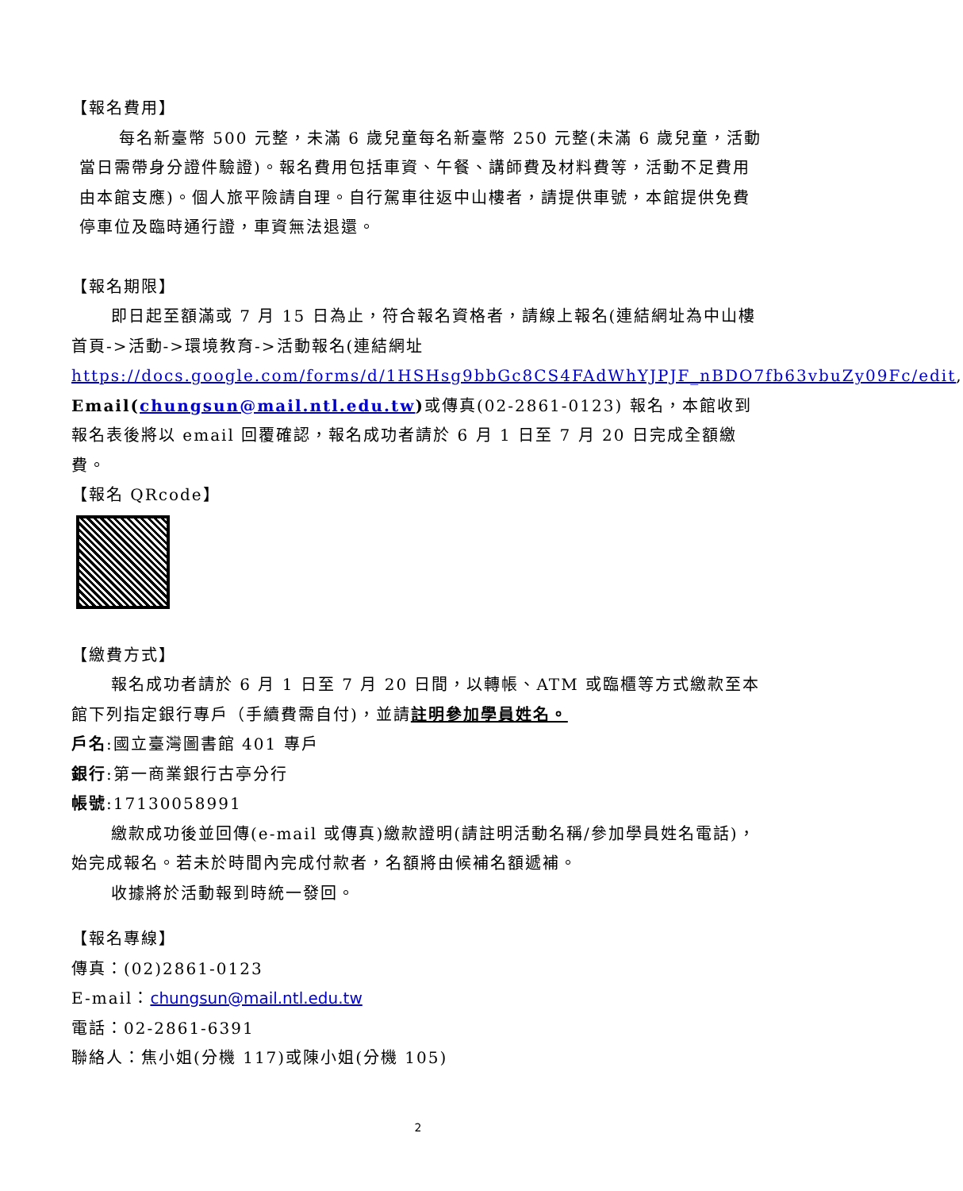【報名費用】
每名新臺幣 500 元整，未滿 6 歲兒童每名新臺幣 250 元整(未滿 6 歲兒童，活動當日需帶身分證件驗證)。報名費用包括車資、午餐、講師費及材料費等，活動不足費用由本館支應)。個人旅平險請自理。自行駕車往返中山樓者，請提供車號，本館提供免費停車位及臨時通行證，車資無法退還。
【報名期限】
即日起至額滿或 7 月 15 日為止，符合報名資格者，請線上報名(連結網址為中山樓首頁->活動->環境教育->活動報名(連結網址 https://docs.google.com/forms/d/1HSHsg9bbGc8CS4FAdWhYJPJF_nBDO7fb63vbuZy09Fc/edit, Email(chungsun@mail.ntl.edu.tw) 或傳真(02-2861-0123) 報名，本館收到報名表後將以 email 回覆確認，報名成功者請於 6 月 1 日至 7 月 20 日完成全額繳費。
【報名 QRcode】
【繳費方式】
報名成功者請於 6 月 1 日至 7 月 20 日間，以轉帳、ATM 或臨櫃等方式繳款至本館下列指定銀行專戶（手續費需自付)，並請註明參加學員姓名。
戶名:國立臺灣圖書館 401 專戶
銀行:第一商業銀行古亭分行
帳號:17130058991
繳款成功後並回傳(e-mail 或傳真)繳款證明(請註明活動名稱/參加學員姓名電話)，始完成報名。若未於時間內完成付款者，名額將由候補名額遞補。
收據將於活動報到時統一發回。
【報名專線】
傳真：(02)2861-0123
E-mail：chungsun@mail.ntl.edu.tw
電話：02-2861-6391
聯絡人：焦小姐(分機 117)或陳小姐(分機 105)
2